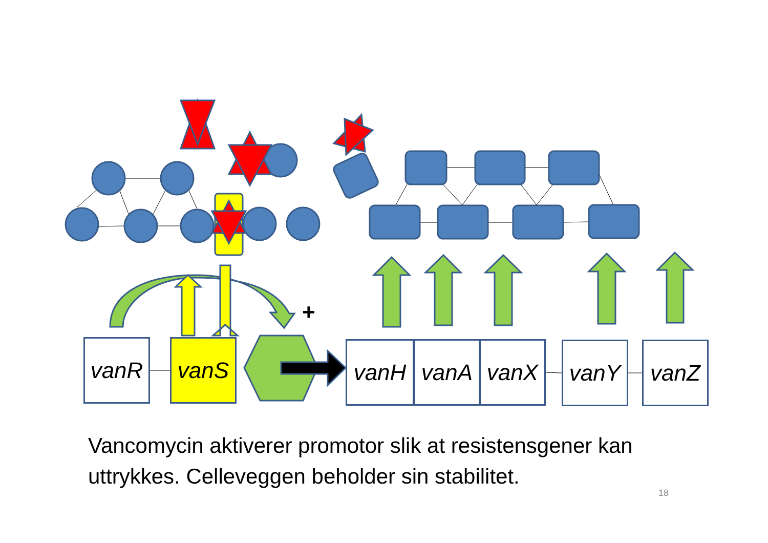+
vanR vanS vanH vanA vanX vanY vanZ
Vancomycin aktiverer promotor slik at resistensgener kan uttrykkes. Celleveggen beholder sin stabilitet.
18